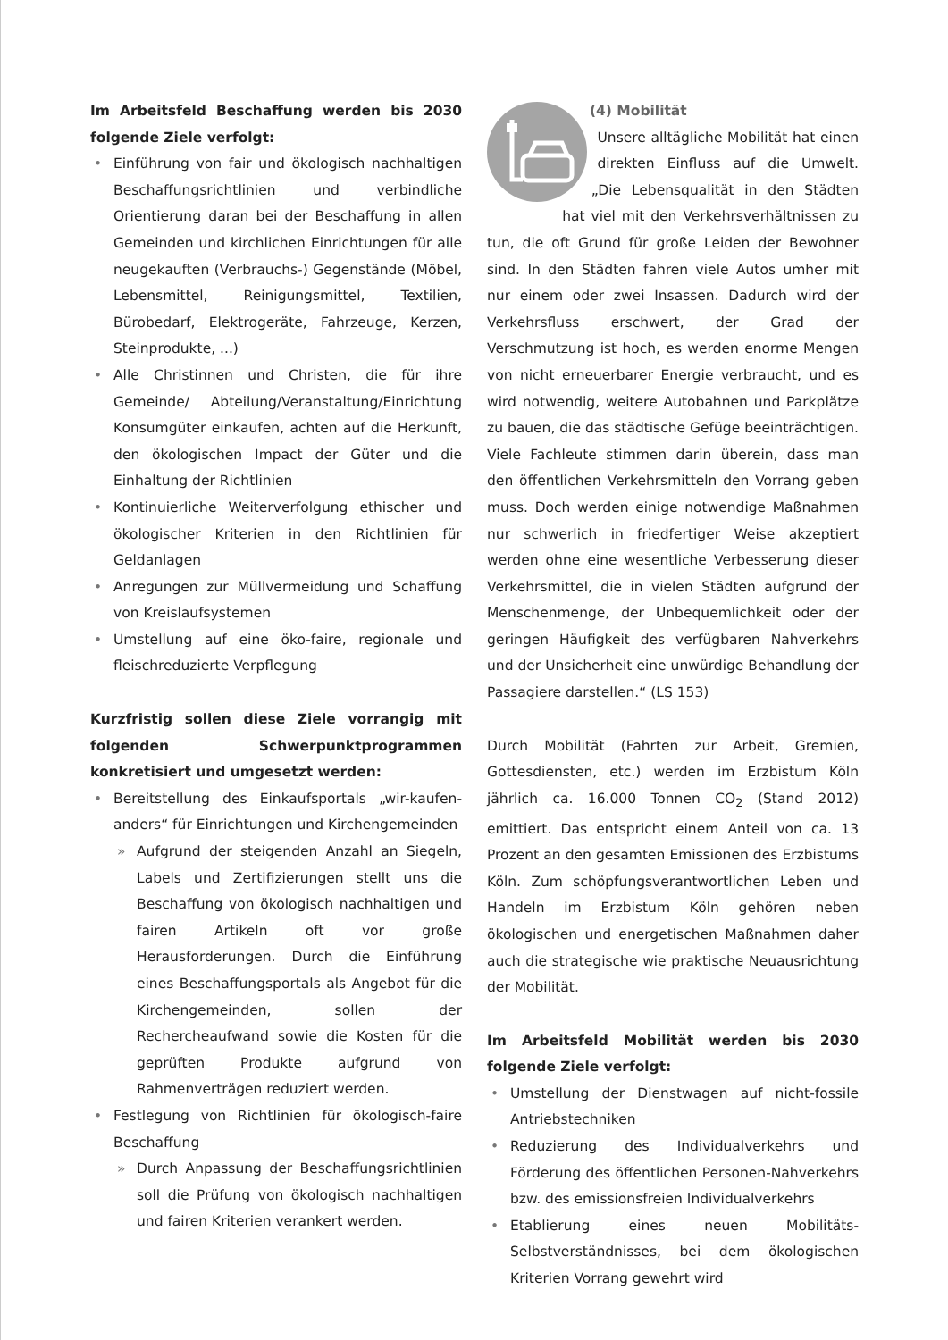Im Arbeitsfeld Beschaffung werden bis 2030 folgende Ziele verfolgt:
• Einführung von fair und ökologisch nachhaltigen Beschaffungsrichtlinien und verbindliche Orientierung daran bei der Beschaffung in allen Gemeinden und kirchlichen Einrichtungen für alle neugekauften (Verbrauchs-) Gegenstände (Möbel, Lebensmittel, Reinigungsmittel, Textilien, Bürobedarf, Elektrogeräte, Fahrzeuge, Kerzen, Steinprodukte, ...)
• Alle Christinnen und Christen, die für ihre Gemeinde/ Abteilung/Veranstaltung/Einrichtung Konsumgüter einkaufen, achten auf die Herkunft, den ökologischen Impact der Güter und die Einhaltung der Richtlinien
• Kontinuierliche Weiterverfolgung ethischer und ökologischer Kriterien in den Richtlinien für Geldanlagen
• Anregungen zur Müllvermeidung und Schaffung von Kreislaufsystemen
• Umstellung auf eine öko-faire, regionale und fleischreduzierte Verpflegung
Kurzfristig sollen diese Ziele vorrangig mit folgenden Schwerpunktprogrammen konkretisiert und umgesetzt werden:
• Bereitstellung des Einkaufsportals „wir-kaufen-anders“ für Einrichtungen und Kirchengemeinden
» Aufgrund der steigenden Anzahl an Siegeln, Labels und Zertifizierungen stellt uns die Beschaffung von ökologisch nachhaltigen und fairen Artikeln oft vor große Herausforderungen. Durch die Einführung eines Beschaffungsportals als Angebot für die Kirchengemeinden, sollen der Rechercheaufwand sowie die Kosten für die geprüften Produkte aufgrund von Rahmenverträgen reduziert werden.
• Festlegung von Richtlinien für ökologisch-faire Beschaffung
» Durch Anpassung der Beschaffungsrichtlinien soll die Prüfung von ökologisch nachhaltigen und fairen Kriterien verankert werden.
(4) Mobilität
Unsere alltägliche Mobilität hat einen direkten Einfluss auf die Umwelt. „Die Lebensqualität in den Städten hat viel mit den Verkehrsverhältnissen zu tun, die oft Grund für große Leiden der Bewohner sind. In den Städten fahren viele Autos umher mit nur einem oder zwei Insassen. Dadurch wird der Verkehrsfluss erschwert, der Grad der Verschmutzung ist hoch, es werden enorme Mengen von nicht erneuerbarer Energie verbraucht, und es wird notwendig, weitere Autobahnen und Parkplätze zu bauen, die das städtische Gefüge beeinträchtigen. Viele Fachleute stimmen darin überein, dass man den öffentlichen Verkehrsmitteln den Vorrang geben muss. Doch werden einige notwendige Maßnahmen nur schwerlich in friedfertiger Weise akzeptiert werden ohne eine wesentliche Verbesserung dieser Verkehrsmittel, die in vielen Städten aufgrund der Menschenmenge, der Unbequemlichkeit oder der geringen Häufigkeit des verfügbaren Nahverkehrs und der Unsicherheit eine unwürdige Behandlung der Passagiere darstellen.“ (LS 153)
Durch Mobilität (Fahrten zur Arbeit, Gremien, Gottesdiensten, etc.) werden im Erzbistum Köln jährlich ca. 16.000 Tonnen CO<sub>2</sub> (Stand 2012) emittiert. Das entspricht einem Anteil von ca. 13 Prozent an den gesamten Emissionen des Erzbistums Köln. Zum schöpfungsverantwortlichen Leben und Handeln im Erzbistum Köln gehören neben ökologischen und energetischen Maßnahmen daher auch die strategische wie praktische Neuausrichtung der Mobilität.
Im Arbeitsfeld Mobilität werden bis 2030 folgende Ziele verfolgt:
• Umstellung der Dienstwagen auf nicht-fossile Antriebstechniken
• Reduzierung des Individualverkehrs und Förderung des öffentlichen Personen-Nahverkehrs bzw. des emissionsfreien Individualverkehrs
• Etablierung eines neuen Mobilitäts-Selbstverständnisses, bei dem ökologischen Kriterien Vorrang gewehrt wird